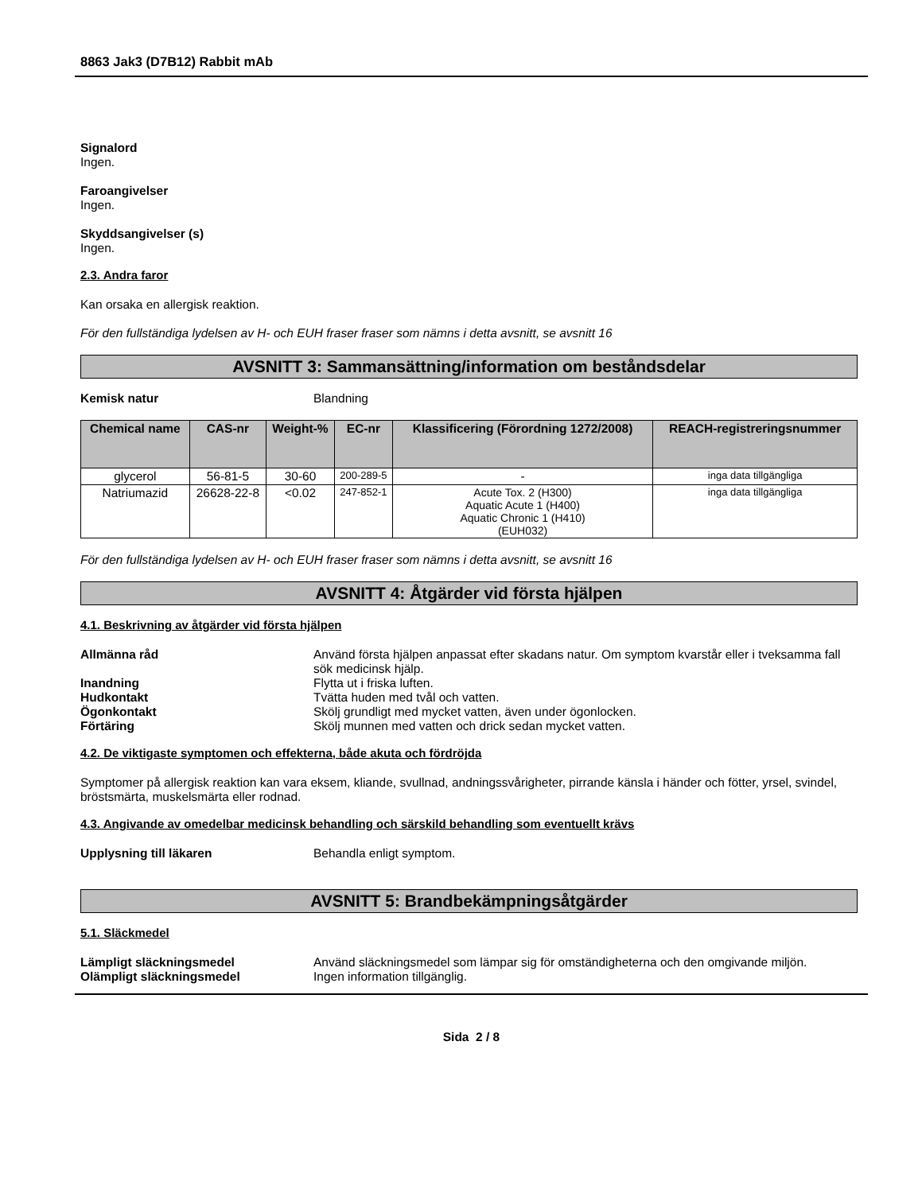8863 Jak3 (D7B12) Rabbit mAb
Signalord
Ingen.
Faroangivelser
Ingen.
Skyddsangivelser (s)
Ingen.
2.3. Andra faror
Kan orsaka en allergisk reaktion.
För den fullständiga lydelsen av H- och EUH fraser fraser som nämns i detta avsnitt, se avsnitt 16
AVSNITT 3: Sammansättning/information om beståndsdelar
Kemisk natur Blandning
| Chemical name | CAS-nr | Weight-% | EC-nr | Klassificering (Förordning 1272/2008) | REACH-registreringsnummer |
| --- | --- | --- | --- | --- | --- |
| glycerol | 56-81-5 | 30-60 | 200-289-5 | - | inga data tillgängliga |
| Natriumazid | 26628-22-8 | <0.02 | 247-852-1 | Acute Tox. 2 (H300) Aquatic Acute 1 (H400) Aquatic Chronic 1 (H410) (EUH032) | inga data tillgängliga |
För den fullständiga lydelsen av H- och EUH fraser fraser som nämns i detta avsnitt, se avsnitt 16
AVSNITT 4: Åtgärder vid första hjälpen
4.1. Beskrivning av åtgärder vid första hjälpen
Allmänna råd Använd första hjälpen anpassat efter skadans natur. Om symptom kvarstår eller i tveksamma fall sök medicinsk hjälp.
Inandning Flytta ut i friska luften.
Hudkontakt Tvätta huden med tvål och vatten.
Ögonkontakt Skölj grundligt med mycket vatten, även under ögonlocken.
Förtäring Skölj munnen med vatten och drick sedan mycket vatten.
4.2. De viktigaste symptomen och effekterna, både akuta och fördröjda
Symptomer på allergisk reaktion kan vara eksem, kliande, svullnad, andningssvårigheter, pirrande känsla i händer och fötter, yrsel, svindel, bröstsmärta, muskelsmärta eller rodnad.
4.3. Angivande av omedelbar medicinsk behandling och särskild behandling som eventuellt krävs
Upplysning till läkaren Behandla enligt symptom.
AVSNITT 5: Brandbekämpningsåtgärder
5.1. Släckmedel
Lämpligt släckningsmedel Använd släckningsmedel som lämpar sig för omständigheterna och den omgivande miljön.
Olämpligt släckningsmedel Ingen information tillgänglig.
Sida 2 / 8